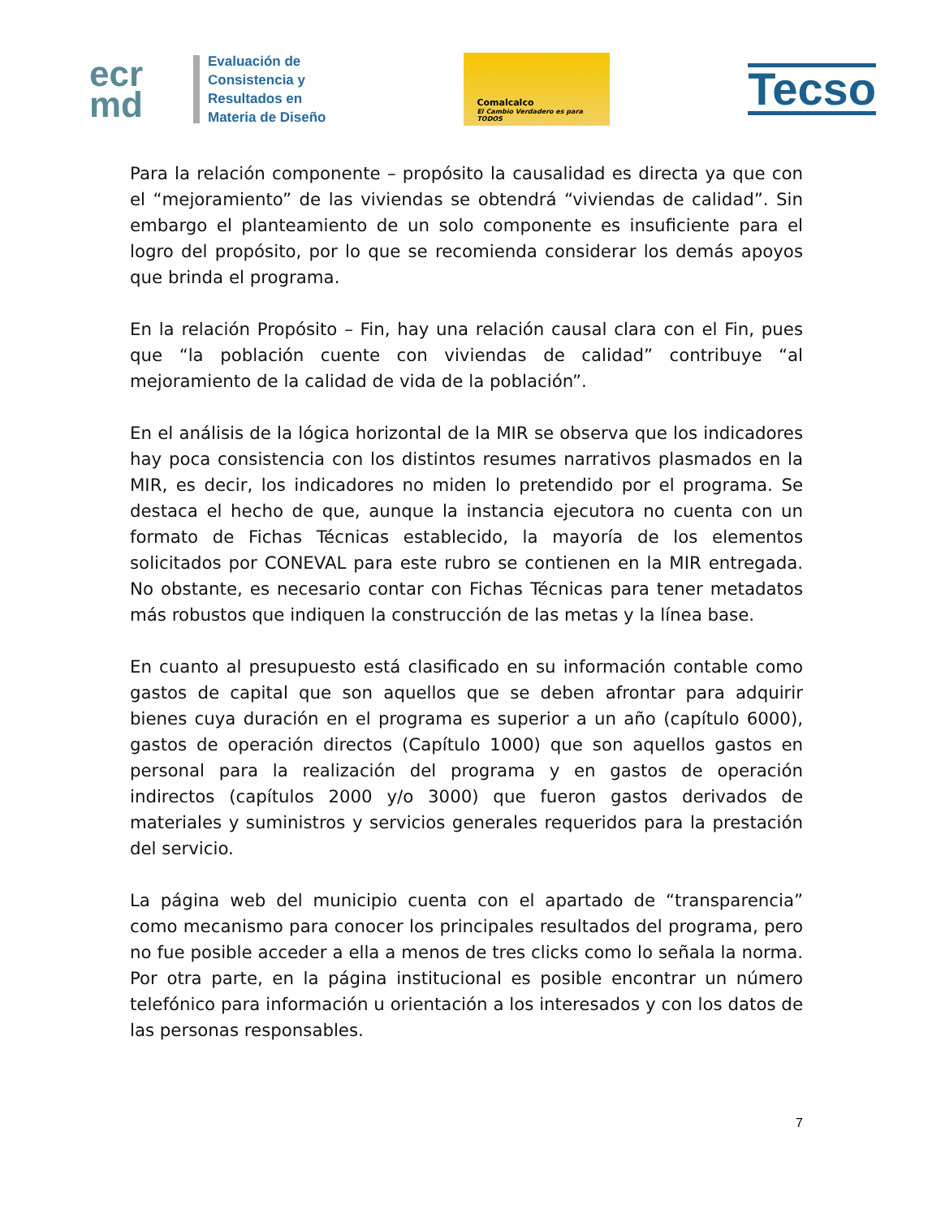ecr
md
Evaluación de
Consistencia y
Resultados en
Materia de Diseño
Comalcalco
El Cambio Verdadero es para TODOS
Tecso
Para la relación componente – propósito la causalidad es directa ya que con el “mejoramiento” de las viviendas se obtendrá “viviendas de calidad”. Sin embargo el planteamiento de un solo componente es insuficiente para el logro del propósito, por lo que se recomienda considerar los demás apoyos que brinda el programa.
En la relación Propósito – Fin, hay una relación causal clara con el Fin, pues que “la población cuente con viviendas de calidad” contribuye “al mejoramiento de la calidad de vida de la población”.
En el análisis de la lógica horizontal de la MIR se observa que los indicadores hay poca consistencia con los distintos resumes narrativos plasmados en la MIR, es decir, los indicadores no miden lo pretendido por el programa. Se destaca el hecho de que, aunque la instancia ejecutora no cuenta con un formato de Fichas Técnicas establecido, la mayoría de los elementos solicitados por CONEVAL para este rubro se contienen en la MIR entregada. No obstante, es necesario contar con Fichas Técnicas para tener metadatos más robustos que indiquen la construcción de las metas y la línea base.
En cuanto al presupuesto está clasificado en su información contable como gastos de capital que son aquellos que se deben afrontar para adquirir bienes cuya duración en el programa es superior a un año (capítulo 6000), gastos de operación directos (Capítulo 1000) que son aquellos gastos en personal para la realización del programa y en gastos de operación indirectos (capítulos 2000 y/o 3000) que fueron gastos derivados de materiales y suministros y servicios generales requeridos para la prestación del servicio.
La página web del municipio cuenta con el apartado de “transparencia” como mecanismo para conocer los principales resultados del programa, pero no fue posible acceder a ella a menos de tres clicks como lo señala la norma. Por otra parte, en la página institucional es posible encontrar un número telefónico para información u orientación a los interesados y con los datos de las personas responsables.
7